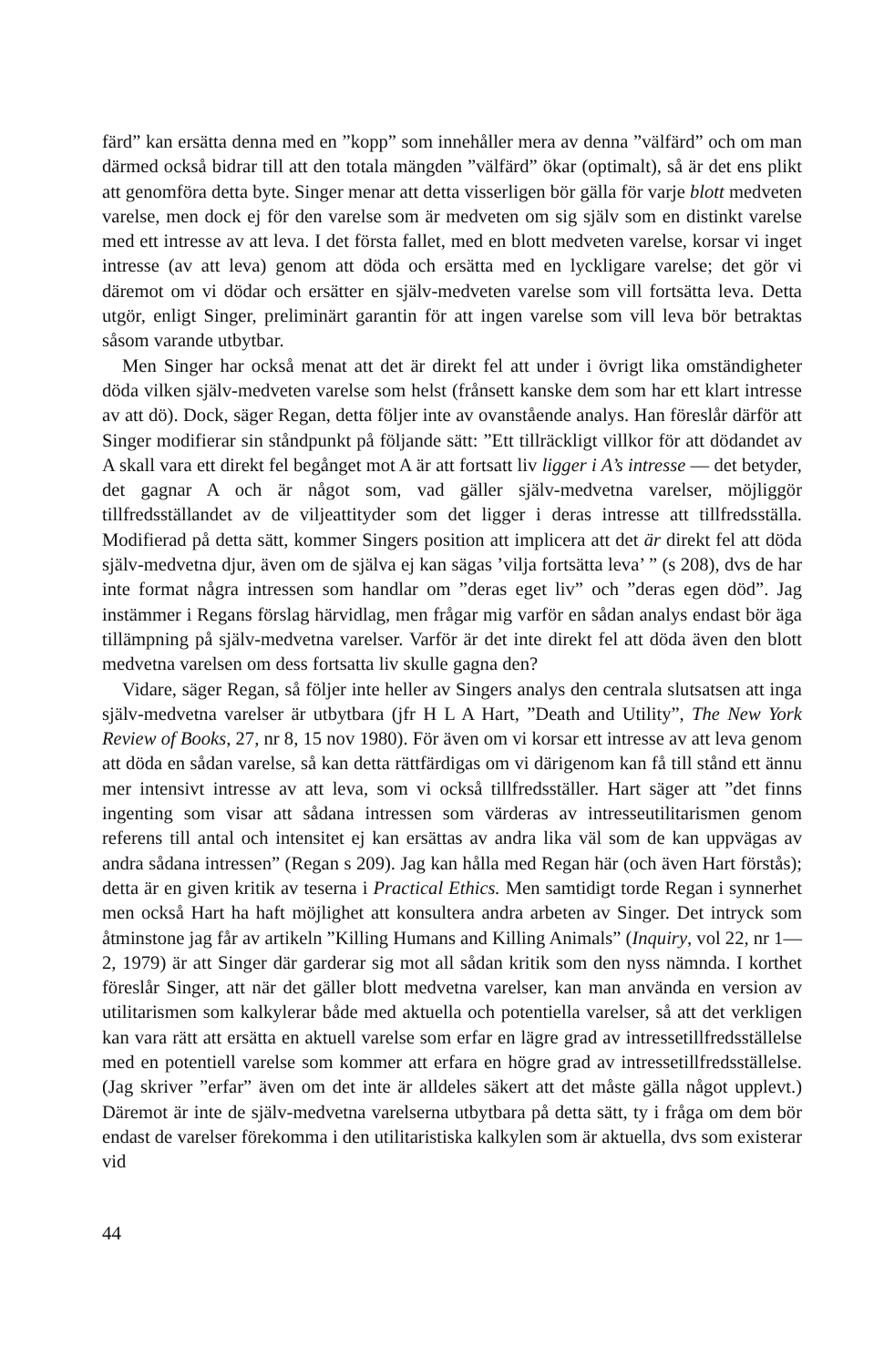färd” kan ersätta denna med en ”kopp” som innehåller mera av denna ”välfärd” och om man därmed också bidrar till att den totala mängden ”välfärd” ökar (optimalt), så är det ens plikt att genomföra detta byte. Singer menar att detta visserligen bör gälla för varje blott medveten varelse, men dock ej för den varelse som är medveten om sig själv som en distinkt varelse med ett intresse av att leva. I det första fallet, med en blott medveten varelse, korsar vi inget intresse (av att leva) genom att döda och ersätta med en lyckligare varelse; det gör vi däremot om vi dödar och ersätter en själv-medveten varelse som vill fortsätta leva. Detta utgör, enligt Singer, preliminärt garantin för att ingen varelse som vill leva bör betraktas såsom varande utbytbar.
Men Singer har också menat att det är direkt fel att under i övrigt lika omständigheter döda vilken själv-medveten varelse som helst (frånsett kanske dem som har ett klart intresse av att dö). Dock, säger Regan, detta följer inte av ovanstående analys. Han föreslår därför att Singer modifierar sin ståndpunkt på följande sätt: ”Ett tillräckligt villkor för att dödandet av A skall vara ett direkt fel begånget mot A är att fortsatt liv ligger i A’s intresse — det betyder, det gagnar A och är något som, vad gäller själv-medvetna varelser, möjliggör tillfredsställandet av de viljeattityder som det ligger i deras intresse att tillfredsställa. Modifierad på detta sätt, kommer Singers position att implicera att det är direkt fel att döda själv-medvetna djur, även om de själva ej kan sägas ’vilja fortsätta leva’ ” (s 208), dvs de har inte format några intressen som handlar om ”deras eget liv” och ”deras egen död”. Jag instämmer i Regans förslag härvidlag, men frågar mig varför en sådan analys endast bör äga tillämpning på själv-medvetna varelser. Varför är det inte direkt fel att döda även den blott medvetna varelsen om dess fortsatta liv skulle gagna den?
Vidare, säger Regan, så följer inte heller av Singers analys den centrala slutsatsen att inga själv-medvetna varelser är utbytbara (jfr H L A Hart, ”Death and Utility”, The New York Review of Books, 27, nr 8, 15 nov 1980). För även om vi korsar ett intresse av att leva genom att döda en sådan varelse, så kan detta rättfärdigas om vi därigenom kan få till stånd ett ännu mer intensivt intresse av att leva, som vi också tillfredsställer. Hart säger att ”det finns ingenting som visar att sådana intressen som värderas av intresseutilitarismen genom referens till antal och intensitet ej kan ersättas av andra lika väl som de kan uppvägas av andra sådana intressen” (Regan s 209). Jag kan hålla med Regan här (och även Hart förstås); detta är en given kritik av teserna i Practical Ethics. Men samtidigt torde Regan i synnerhet men också Hart ha haft möjlighet att konsultera andra arbeten av Singer. Det intryck som åtminstone jag får av artikeln ”Killing Humans and Killing Animals” (Inquiry, vol 22, nr 1—2, 1979) är att Singer där garderar sig mot all sådan kritik som den nyss nämnda. I korthet föreslår Singer, att när det gäller blott medvetna varelser, kan man använda en version av utilitarismen som kalkylerar både med aktuella och potentiella varelser, så att det verkligen kan vara rätt att ersätta en aktuell varelse som erfar en lägre grad av intressetillfredsställelse med en potentiell varelse som kommer att erfara en högre grad av intressetillfredsställelse. (Jag skriver ”erfar” även om det inte är alldeles säkert att det måste gälla något upplevt.) Däremot är inte de själv-medvetna varelserna utbytbara på detta sätt, ty i fråga om dem bör endast de varelser förekomma i den utilitaristiska kalkylen som är aktuella, dvs som existerar vid
44